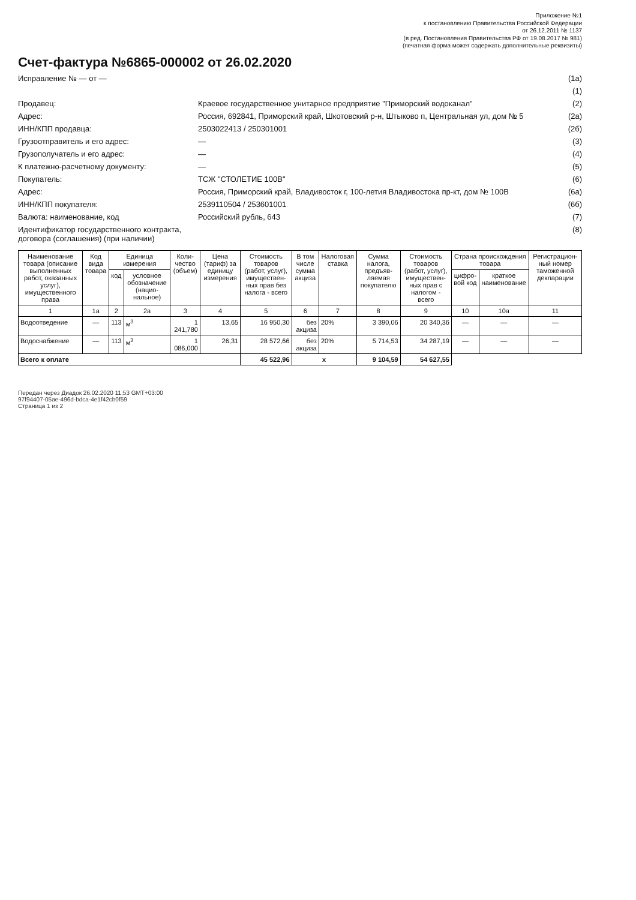Приложение №1
к постановлению Правительства Российской Федерации
от 26.12.2011 № 1137
(в ред. Постановления Правительства РФ от 19.08.2017 № 981)
(печатная форма может содержать дополнительные реквизиты)
Счет-фактура №6865-000002 от 26.02.2020
Исправление № — от — (1а)
(1)
Продавец: Краевое государственное унитарное предприятие "Приморский водоканал"
(2)
Адрес: Россия, 692841, Приморский край, Шкотовский р-н, Штыково п, Центральная ул, дом № 5
(2а)
ИНН/КПП продавца: 2503022413 / 250301001 (2б)
Грузоотправитель и его адрес: — (3)
Грузополучатель и его адрес: — (4)
К платежно-расчетному документу: — (5)
Покупатель: ТСЖ "СТОЛЕТИЕ 100В" (6)
Адрес: Россия, Приморский край, Владивосток г, 100-летия Владивостока пр-кт, дом № 100В
(6а)
ИНН/КПП покупателя: 2539110504 / 253601001 (6б)
Валюта: наименование, код Российский рубль, 643 (7)
Идентификатор государственного контракта, договора (соглашения) (при наличии)
(8)
| Наименование товара (описание выполненных работ, оказанных услуг), имущественного права | Код вида товара | Единица измерения | | Коли-чество (объем) | Цена (тариф) за единицу измерения | Стоимость товаров (работ, услуг), имуществен-ных прав без налога - всего | В том числе сумма акциза | Налоговая ставка | Сумма налога, предъяв-ляемая покупателю | Стоимость товаров (работ, услуг), имуществен-ных прав с налогом - всего | Страна происхождения товара | | Регистрацион-ный номер таможенной декларации |
| --- | --- | --- | --- | --- | --- | --- | --- | --- | --- | --- | --- | --- | --- |
| | | код | условное обозначение (нацио-нальное) | | | | | | | | цифро-вой код | краткое наименование | |
| 1 | 1а | 2 | 2а | 3 | 4 | 5 | 6 | 7 | 8 | 9 | 10 | 10а | 11 |
| Водоотведение | — | 113 | м<sup>3</sup> | 1 241,780 | 13,65 | 16 950,30 | без акциза | 20% | 3 390,06 | 20 340,36 | — | — | — |
| Водоснабжение | — | 113 | м<sup>3</sup> | 1 086,000 | 26,31 | 28 572,66 | без акциза | 20% | 5 714,53 | 34 287,19 | — | — | — |
| Всего к оплате | | | | | | 45 522,96 | х | | 9 104,59 | 54 627,55 | | | |
Передан через Диадок 26.02.2020 11:53 GMT+03:00
97f94407-05ae-496d-bdca-4e1f42cb0f59
Страница 1 из 2